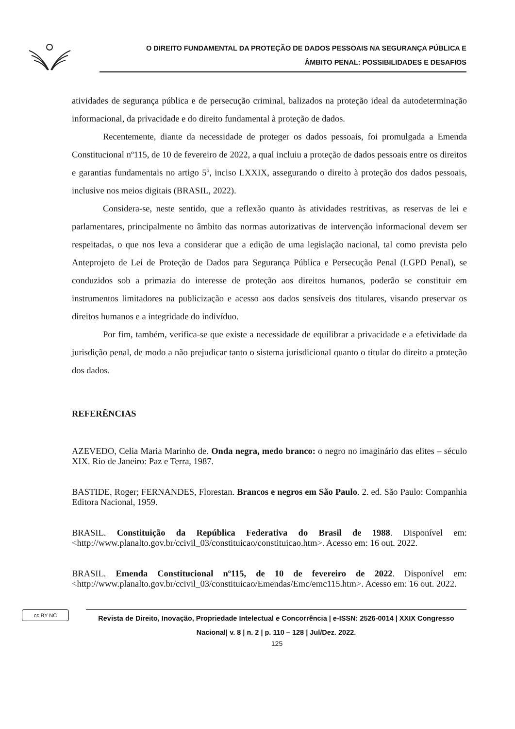O DIREITO FUNDAMENTAL DA PROTEÇÃO DE DADOS PESSOAIS NA SEGURANÇA PÚBLICA E
ÂMBITO PENAL: POSSIBILIDADES E DESAFIOS
atividades de segurança pública e de persecução criminal, balizados na proteção ideal da autodeterminação informacional, da privacidade e do direito fundamental à proteção de dados.
Recentemente, diante da necessidade de proteger os dados pessoais, foi promulgada a Emenda Constitucional nº115, de 10 de fevereiro de 2022, a qual incluiu a proteção de dados pessoais entre os direitos e garantias fundamentais no artigo 5º, inciso LXXIX, assegurando o direito à proteção dos dados pessoais, inclusive nos meios digitais (BRASIL, 2022).
Considera-se, neste sentido, que a reflexão quanto às atividades restritivas, as reservas de lei e parlamentares, principalmente no âmbito das normas autorizativas de intervenção informacional devem ser respeitadas, o que nos leva a considerar que a edição de uma legislação nacional, tal como prevista pelo Anteprojeto de Lei de Proteção de Dados para Segurança Pública e Persecução Penal (LGPD Penal), se conduzidos sob a primazia do interesse de proteção aos direitos humanos, poderão se constituir em instrumentos limitadores na publicização e acesso aos dados sensíveis dos titulares, visando preservar os direitos humanos e a integridade do indivíduo.
Por fim, também, verifica-se que existe a necessidade de equilibrar a privacidade e a efetividade da jurisdição penal, de modo a não prejudicar tanto o sistema jurisdicional quanto o titular do direito a proteção dos dados.
REFERÊNCIAS
AZEVEDO, Celia Maria Marinho de. Onda negra, medo branco: o negro no imaginário das elites – século XIX. Rio de Janeiro: Paz e Terra, 1987.
BASTIDE, Roger; FERNANDES, Florestan. Brancos e negros em São Paulo. 2. ed. São Paulo: Companhia Editora Nacional, 1959.
BRASIL. Constituição da República Federativa do Brasil de 1988. Disponível em: <http://www.planalto.gov.br/ccivil_03/constituicao/constituicao.htm>. Acesso em: 16 out. 2022.
BRASIL. Emenda Constitucional nº115, de 10 de fevereiro de 2022. Disponível em: <http://www.planalto.gov.br/ccivil_03/constituicao/Emendas/Emc/emc115.htm>. Acesso em: 16 out. 2022.
cc BY NC
Revista de Direito, Inovação, Propriedade Intelectual e Concorrência | e-ISSN: 2526-0014 | XXIX Congresso Nacional| v. 8 | n. 2 | p. 110 – 128 | Jul/Dez. 2022.
125